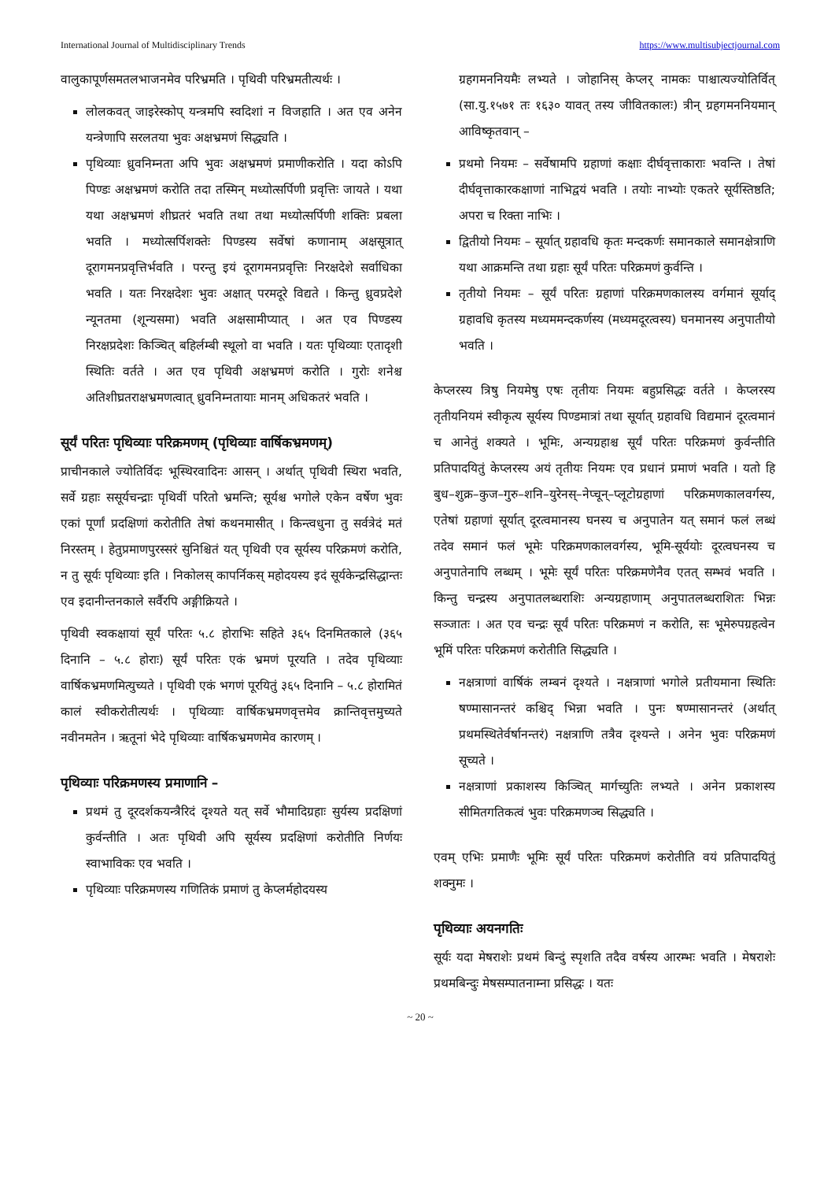International Journal of Multidisciplinary Trends https://www.multisubjectjournal.com
वालुकापूर्णसमतलभाजनमेव परिभ्रमति । पृथिवी परिभ्रमतीत्यर्थः ।
लोलकवत् जाइरेस्कोप् यन्त्रमपि स्वदिशां न विजहाति । अत एव अनेन यन्त्रेणापि सरलतया भुवः अक्षभ्रमणं सिद्ध्यति ।
पृथिव्याः ध्रुवनिम्नता अपि भुवः अक्षभ्रमणं प्रमाणीकरोति । यदा कोऽपि पिण्डः अक्षभ्रमणं करोति तदा तस्मिन् मध्योत्सर्पिणी प्रवृत्तिः जायते । यथा यथा अक्षभ्रमणं शीघ्रतरं भवति तथा तथा मध्योत्सर्पिणी शक्तिः प्रबला भवति । मध्योत्सर्पिशक्तेः पिण्डस्य सर्वेषां कणानाम् अक्षसूत्रात् दूरागमनप्रवृत्तिर्भवति । परन्तु इयं दूरागमनप्रवृत्तिः निरक्षदेशे सर्वाधिका भवति । यतः निरक्षदेशः भुवः अक्षात् परमदूरे विद्यते । किन्तु ध्रुवप्रदेशे न्यूनतमा (शून्यसमा) भवति अक्षसामीप्यात् । अत एव पिण्डस्य निरक्षप्रदेशः किञ्चित् बहिर्लम्बी स्थूलो वा भवति । यतः पृथिव्याः एतादृशी स्थितिः वर्तते । अत एव पृथिवी अक्षभ्रमणं करोति । गुरोः शनेश्च अतिशीघ्रतराक्षभ्रमणत्वात् ध्रुवनिम्नतायाः मानम् अधिकतरं भवति ।
सूर्यं परितः पृथिव्याः परिक्रमणम् (पृथिव्याः वार्षिकभ्रमणम्)
प्राचीनकाले ज्योतिर्विदः भूस्थिरवादिनः आसन् । अर्थात् पृथिवी स्थिरा भवति, सर्वे ग्रहाः ससूर्यचन्द्राः पृथिवीं परितो भ्रमन्ति; सूर्यश्च भगोले एकेन वर्षेण भुवः एकां पूर्णां प्रदक्षिणां करोतीति तेषां कथनमासीत् । किन्त्वधुना तु सर्वत्रेदं मतं निरस्तम् । हेतुप्रमाणपुरस्सरं सुनिश्चितं यत् पृथिवी एव सूर्यस्य परिक्रमणं करोति, न तु सूर्यः पृथिव्याः इति । निकोलस् कापर्निकस् महोदयस्य इदं सूर्यकेन्द्रसिद्धान्तः एव इदानीन्तनकाले सर्वैरपि अङ्गीक्रियते ।
पृथिवी स्वकक्षायां सूर्यं परितः ५.८ होराभिः सहिते ३६५ दिनमितकाले (३६५ दिनानि – ५.८ होराः) सूर्यं परितः एकं भ्रमणं पूरयति । तदेव पृथिव्याः वार्षिकभ्रमणमित्युच्यते । पृथिवी एकं भगणं पूरयितुं ३६५ दिनानि – ५.८ होरामितं कालं स्वीकरोतीत्यर्थः । पृथिव्याः वार्षिकभ्रमणवृत्तमेव क्रान्तिवृत्तमुच्यते नवीनमतेन । ऋतूनां भेदे पृथिव्याः वार्षिकभ्रमणमेव कारणम् ।
पृथिव्याः परिक्रमणस्य प्रमाणानि –
प्रथमं तु दूरदर्शकयन्त्रैरिदं दृश्यते यत् सर्वे भौमादिग्रहाः सुर्यस्य प्रदक्षिणां कुर्वन्तीति । अतः पृथिवी अपि सूर्यस्य प्रदक्षिणां करोतीति निर्णयः स्वाभाविकः एव भवति ।
पृथिव्याः परिक्रमणस्य गणितिकं प्रमाणं तु केप्लर्महोदयस्य
ग्रहगमननियमैः लभ्यते । जोहानिस् केप्लर् नामकः पाश्चात्यज्योतिर्वित् (सा.यु.१५७१ तः १६३० यावत् तस्य जीवितकालः) त्रीन् ग्रहगमननियमान् आविष्कृतवान् –
प्रथमो नियमः – सर्वेषामपि ग्रहाणां कक्षाः दीर्घवृत्ताकाराः भवन्ति । तेषां दीर्घवृत्ताकारकक्षाणां नाभिद्वयं भवति । तयोः नाभ्योः एकतरे सूर्यस्तिष्ठति; अपरा च रिक्ता नाभिः ।
द्वितीयो नियमः – सूर्यात् ग्रहावधि कृतः मन्दकर्णः समानकाले समानक्षेत्राणि यथा आक्रमन्ति तथा ग्रहाः सूर्यं परितः परिक्रमणं कुर्वन्ति ।
तृतीयो नियमः – सूर्यं परितः ग्रहाणां परिक्रमणकालस्य वर्गमानं सूर्याद् ग्रहावधि कृतस्य मध्यममन्दकर्णस्य (मध्यमदूरत्वस्य) घनमानस्य अनुपातीयो भवति ।
केप्लरस्य त्रिषु नियमेषु एषः तृतीयः नियमः बहुप्रसिद्धः वर्तते । केप्लरस्य तृतीयनियमं स्वीकृत्य सूर्यस्य पिण्डमात्रां तथा सूर्यात् ग्रहावधि विद्यमानं दूरत्वमानं च आनेतुं शक्यते । भूमिः, अन्यग्रहाश्च सूर्यं परितः परिक्रमणं कुर्वन्तीति प्रतिपादयितुं केप्लरस्य अयं तृतीयः नियमः एव प्रधानं प्रमाणं भवति । यतो हि बुध–शुक्र–कुज–गुरु–शनि–युरेनस्–नेप्चून्–प्लूटोग्रहाणां परिक्रमणकालवर्गस्य, एतेषां ग्रहाणां सूर्यात् दूरत्वमानस्य घनस्य च अनुपातेन यत् समानं फलं लब्धं तदेव समानं फलं भूमेः परिक्रमणकालवर्गस्य, भूमि-सूर्ययोः दूरत्वघनस्य च अनुपातेनापि लब्धम् । भूमेः सूर्यं परितः परिक्रमणेनैव एतत् सम्भवं भवति । किन्तु चन्द्रस्य अनुपातलब्धराशिः अन्यग्रहाणाम् अनुपातलब्धराशितः भिन्नः सञ्जातः । अत एव चन्द्रः सूर्यं परितः परिक्रमणं न करोति, सः भूमेरुपग्रहत्वेन भूमिं परितः परिक्रमणं करोतीति सिद्ध्यति ।
नक्षत्राणां वार्षिकं लम्बनं दृश्यते । नक्षत्राणां भगोले प्रतीयमाना स्थितिः षण्मासानन्तरं कश्चिद् भिन्ना भवति । पुनः षण्मासानन्तरं (अर्थात् प्रथमस्थितेर्वर्षानन्तरं) नक्षत्राणि तत्रैव दृश्यन्ते । अनेन भुवः परिक्रमणं सूच्यते ।
नक्षत्राणां प्रकाशस्य किञ्चित् मार्गच्युतिः लभ्यते । अनेन प्रकाशस्य सीमितगतिकत्वं भुवः परिक्रमणञ्च सिद्ध्यति ।
एवम् एभिः प्रमाणैः भूमिः सूर्यं परितः परिक्रमणं करोतीति वयं प्रतिपादयितुं शक्नुमः ।
पृथिव्याः अयनगतिः
सूर्यः यदा मेषराशेः प्रथमं बिन्दुं स्पृशति तदैव वर्षस्य आरम्भः भवति । मेषराशेः प्रथमबिन्दुः मेषसम्पातनाम्ना प्रसिद्धः । यतः
~ 20 ~